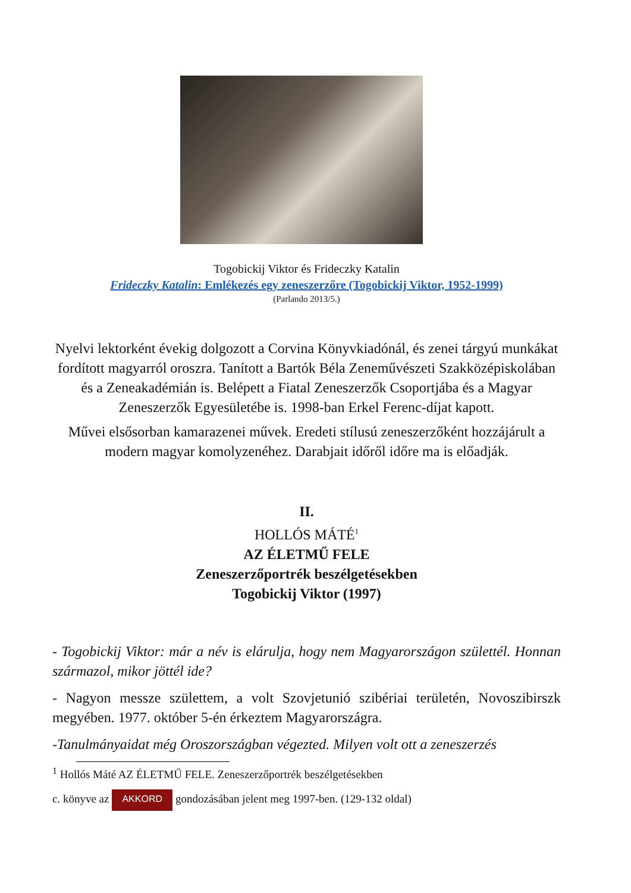Togobickij Viktor és Frideczky Katalin
Frideczky Katalin: Emlékezés egy zeneszerzőre (Togobickij Viktor, 1952-1999)
(Parlando 2013/5.)
Nyelvi lektorként évekig dolgozott a Corvina Könyvkiadónál, és zenei tárgyú munkákat fordított magyarról oroszra. Tanított a Bartók Béla Zeneművészeti Szakközépiskolában és a Zeneakadémián is. Belépett a Fiatal Zeneszerzők Csoportjába és a Magyar Zeneszerzők Egyesületébe is. 1998-ban Erkel Ferenc-díjat kapott.
Művei elsősorban kamarazenei művek. Eredeti stílusú zeneszerzőként hozzájárult a modern magyar komolyzenéhez. Darabjait időről időre ma is előadják.
II.
HOLLÓS MÁTÉ<sup>1</sup>
AZ ÉLETMŰ FELE
Zeneszerzőportrék beszélgetésekben
Togobickij Viktor (1997)
- Togobickij Viktor: már a név is elárulja, hogy nem Magyarországon születtél. Honnan származol, mikor jöttél ide?
- Nagyon messze születtem, a volt Szovjetunió szibériai területén, Novoszibirszk megyében. 1977. október 5-én érkeztem Magyarországra.
-Tanulmányaidat még Oroszországban végezted. Milyen volt ott a zeneszerzés
<sup>1</sup> Hollós Máté AZ ÉLETMŰ FELE. Zeneszerzőportrék beszélgetésekben
c. könyve az AKKORD gondozásában jelent meg 1997-ben. (129-132 oldal)